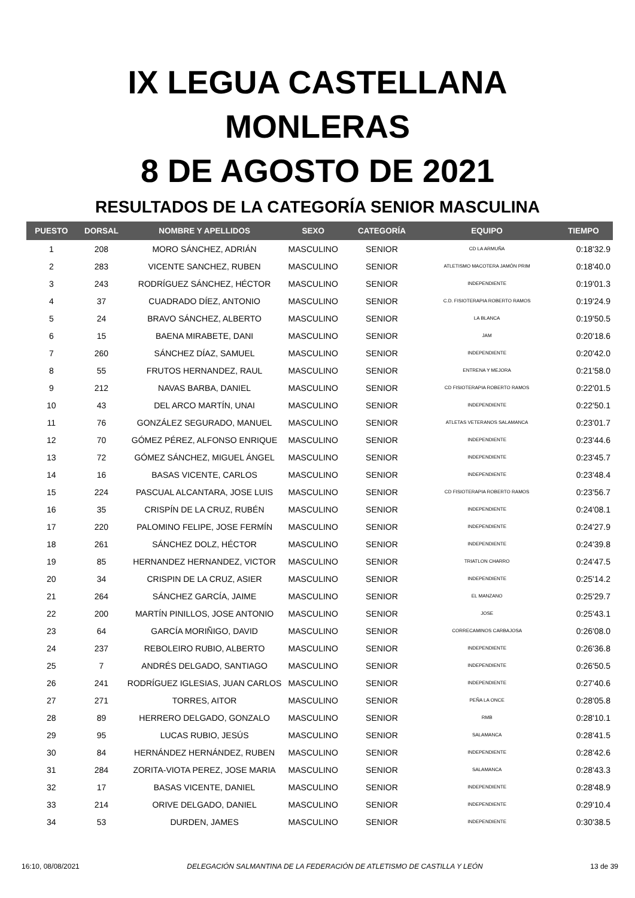IX LEGUA CASTELLANA
MONLERAS
8 DE AGOSTO DE 2021
RESULTADOS DE LA CATEGORÍA SENIOR MASCULINA
| PUESTO | DORSAL | NOMBRE Y APELLIDOS | SEXO | CATEGORÍA | EQUIPO | TIEMPO |
| --- | --- | --- | --- | --- | --- | --- |
| 1 | 208 | MORO SÁNCHEZ, ADRIÁN | MASCULINO | SENIOR | CD LA ARMUÑA | 0:18'32.9 |
| 2 | 283 | VICENTE SANCHEZ, RUBEN | MASCULINO | SENIOR | ATLETISMO MACOTERA JAMÓN PRIM | 0:18'40.0 |
| 3 | 243 | RODRÍGUEZ SÁNCHEZ, HÉCTOR | MASCULINO | SENIOR | INDEPENDIENTE | 0:19'01.3 |
| 4 | 37 | CUADRADO DÍEZ, ANTONIO | MASCULINO | SENIOR | C.D. FISIOTERAPIA ROBERTO RAMOS | 0:19'24.9 |
| 5 | 24 | BRAVO SÁNCHEZ, ALBERTO | MASCULINO | SENIOR | LA BLANCA | 0:19'50.5 |
| 6 | 15 | BAENA MIRABETE, DANI | MASCULINO | SENIOR | JAM | 0:20'18.6 |
| 7 | 260 | SÁNCHEZ DÍAZ, SAMUEL | MASCULINO | SENIOR | INDEPENDIENTE | 0:20'42.0 |
| 8 | 55 | FRUTOS HERNANDEZ, RAUL | MASCULINO | SENIOR | ENTRENA Y MEJORA | 0:21'58.0 |
| 9 | 212 | NAVAS BARBA, DANIEL | MASCULINO | SENIOR | CD FISIOTERAPIA ROBERTO RAMOS | 0:22'01.5 |
| 10 | 43 | DEL ARCO MARTÍN, UNAI | MASCULINO | SENIOR | INDEPENDIENTE | 0:22'50.1 |
| 11 | 76 | GONZÁLEZ SEGURADO, MANUEL | MASCULINO | SENIOR | ATLETAS VETERANOS SALAMANCA | 0:23'01.7 |
| 12 | 70 | GÓMEZ PÉREZ, ALFONSO ENRIQUE | MASCULINO | SENIOR | INDEPENDIENTE | 0:23'44.6 |
| 13 | 72 | GÓMEZ SÁNCHEZ, MIGUEL ÁNGEL | MASCULINO | SENIOR | INDEPENDIENTE | 0:23'45.7 |
| 14 | 16 | BASAS VICENTE, CARLOS | MASCULINO | SENIOR | INDEPENDIENTE | 0:23'48.4 |
| 15 | 224 | PASCUAL ALCANTARA, JOSE LUIS | MASCULINO | SENIOR | CD FISIOTERAPIA ROBERTO RAMOS | 0:23'56.7 |
| 16 | 35 | CRISPÍN DE LA CRUZ, RUBÉN | MASCULINO | SENIOR | INDEPENDIENTE | 0:24'08.1 |
| 17 | 220 | PALOMINO FELIPE, JOSE FERMÍN | MASCULINO | SENIOR | INDEPENDIENTE | 0:24'27.9 |
| 18 | 261 | SÁNCHEZ DOLZ, HÉCTOR | MASCULINO | SENIOR | INDEPENDIENTE | 0:24'39.8 |
| 19 | 85 | HERNANDEZ HERNANDEZ, VICTOR | MASCULINO | SENIOR | TRIATLON CHARRO | 0:24'47.5 |
| 20 | 34 | CRISPIN DE LA CRUZ, ASIER | MASCULINO | SENIOR | INDEPENDIENTE | 0:25'14.2 |
| 21 | 264 | SÁNCHEZ GARCÍA, JAIME | MASCULINO | SENIOR | EL MANZANO | 0:25'29.7 |
| 22 | 200 | MARTÍN PINILLOS, JOSE ANTONIO | MASCULINO | SENIOR | JOSE | 0:25'43.1 |
| 23 | 64 | GARCÍA MORIÑIGO, DAVID | MASCULINO | SENIOR | CORRECAMINOS CARBAJOSA | 0:26'08.0 |
| 24 | 237 | REBOLEIRO RUBIO, ALBERTO | MASCULINO | SENIOR | INDEPENDIENTE | 0:26'36.8 |
| 25 | 7 | ANDRÉS DELGADO, SANTIAGO | MASCULINO | SENIOR | INDEPENDIENTE | 0:26'50.5 |
| 26 | 241 | RODRÍGUEZ IGLESIAS, JUAN CARLOS | MASCULINO | SENIOR | INDEPENDIENTE | 0:27'40.6 |
| 27 | 271 | TORRES, AITOR | MASCULINO | SENIOR | PEÑA LA ONCE | 0:28'05.8 |
| 28 | 89 | HERRERO DELGADO, GONZALO | MASCULINO | SENIOR | RMB | 0:28'10.1 |
| 29 | 95 | LUCAS RUBIO, JESÚS | MASCULINO | SENIOR | SALAMANCA | 0:28'41.5 |
| 30 | 84 | HERNÁNDEZ HERNÁNDEZ, RUBEN | MASCULINO | SENIOR | INDEPENDIENTE | 0:28'42.6 |
| 31 | 284 | ZORITA-VIOTA PEREZ, JOSE MARIA | MASCULINO | SENIOR | SALAMANCA | 0:28'43.3 |
| 32 | 17 | BASAS VICENTE, DANIEL | MASCULINO | SENIOR | INDEPENDIENTE | 0:28'48.9 |
| 33 | 214 | ORIVE DELGADO, DANIEL | MASCULINO | SENIOR | INDEPENDIENTE | 0:29'10.4 |
| 34 | 53 | DURDEN, JAMES | MASCULINO | SENIOR | INDEPENDIENTE | 0:30'38.5 |
16:10, 08/08/2021 DELEGACIÓN SALMANTINA DE LA FEDERACIÓN DE ATLETISMO DE CASTILLA Y LEÓN 13 de 39